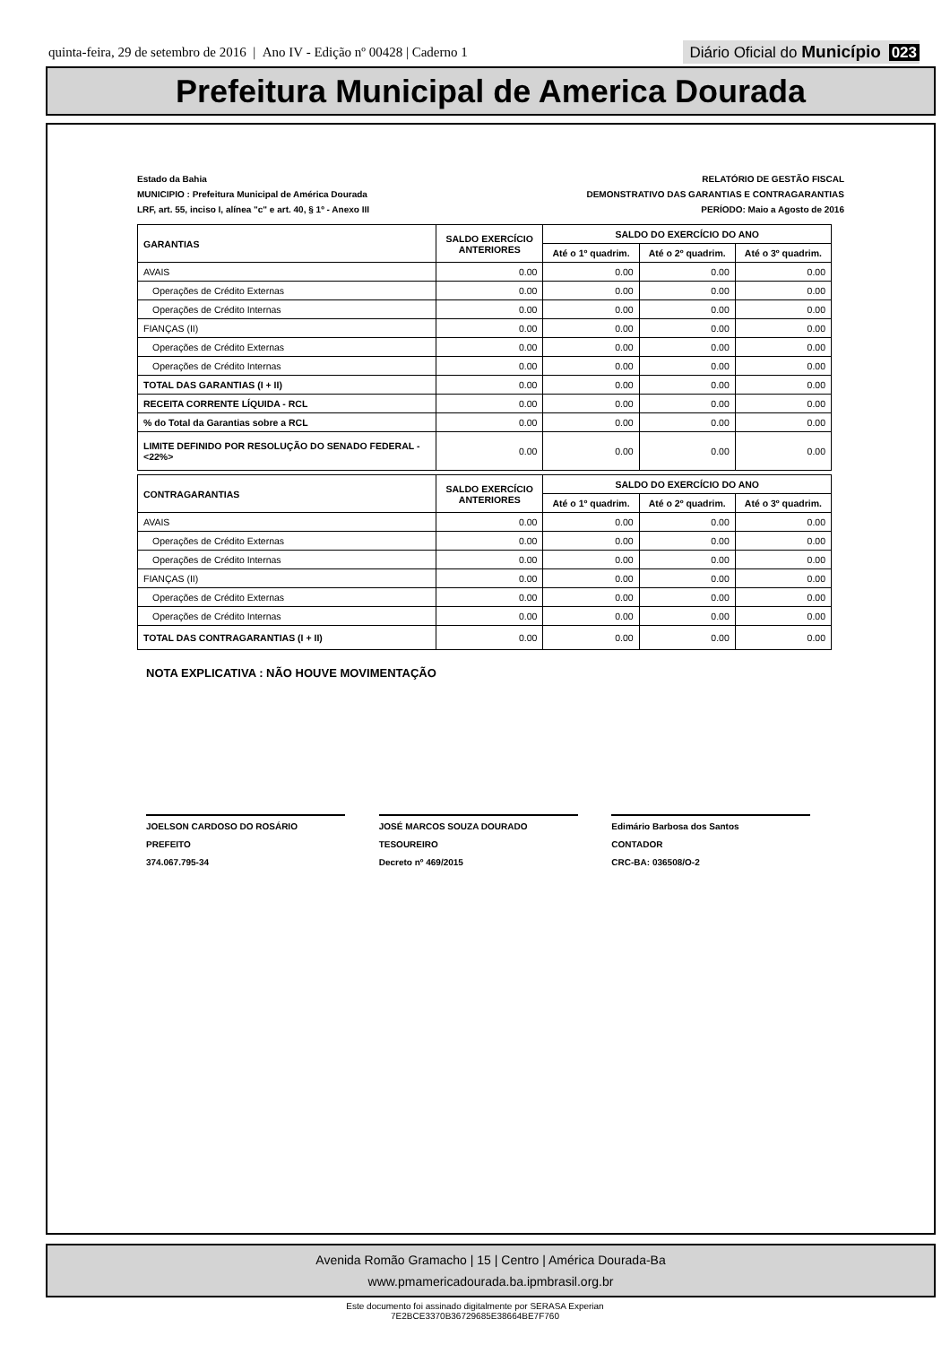quinta-feira, 29 de setembro de 2016 | Ano IV - Edição nº 00428 | Caderno 1
Diário Oficial do Município 023
Prefeitura Municipal de America Dourada
Estado da Bahia
MUNICIPIO : Prefeitura Municipal de América Dourada
LRF, art. 55, inciso I, alínea "c" e art. 40, § 1º - Anexo III
RELATÓRIO DE GESTÃO FISCAL
DEMONSTRATIVO DAS GARANTIAS E CONTRAGARANTIAS
PERÍODO: Maio a Agosto de 2016
| GARANTIAS | SALDO EXERCÍCIO ANTERIORES | SALDO DO EXERCÍCIO DO ANO | | |
| --- | --- | --- | --- | --- |
| | | Até o 1º quadrim. | Até o 2º quadrim. | Até o 3º quadrim. |
| AVAIS | 0.00 | 0.00 | 0.00 | 0.00 |
| Operações de Crédito Externas | 0.00 | 0.00 | 0.00 | 0.00 |
| Operações de Crédito Internas | 0.00 | 0.00 | 0.00 | 0.00 |
| FIANÇAS (II) | 0.00 | 0.00 | 0.00 | 0.00 |
| Operações de Crédito Externas | 0.00 | 0.00 | 0.00 | 0.00 |
| Operações de Crédito Internas | 0.00 | 0.00 | 0.00 | 0.00 |
| TOTAL DAS GARANTIAS (I + II) | 0.00 | 0.00 | 0.00 | 0.00 |
| RECEITA CORRENTE LÍQUIDA - RCL | 0.00 | 0.00 | 0.00 | 0.00 |
| % do Total da Garantias sobre a RCL | 0.00 | 0.00 | 0.00 | 0.00 |
| LIMITE DEFINIDO POR RESOLUÇÃO DO SENADO FEDERAL - <22%> | 0.00 | 0.00 | 0.00 | 0.00 |
| CONTRAGARANTIAS | SALDO EXERCÍCIO ANTERIORES | SALDO DO EXERCÍCIO DO ANO | | |
| --- | --- | --- | --- | --- |
| | | Até o 1º quadrim. | Até o 2º quadrim. | Até o 3º quadrim. |
| AVAIS | 0.00 | 0.00 | 0.00 | 0.00 |
| Operações de Crédito Externas | 0.00 | 0.00 | 0.00 | 0.00 |
| Operações de Crédito Internas | 0.00 | 0.00 | 0.00 | 0.00 |
| FIANÇAS (II) | 0.00 | 0.00 | 0.00 | 0.00 |
| Operações de Crédito Externas | 0.00 | 0.00 | 0.00 | 0.00 |
| Operações de Crédito Internas | 0.00 | 0.00 | 0.00 | 0.00 |
| TOTAL DAS CONTRAGARANTIAS (I + II) | 0.00 | 0.00 | 0.00 | 0.00 |
NOTA EXPLICATIVA : NÃO HOUVE MOVIMENTAÇÃO
JOELSON CARDOSO DO ROSÁRIO
PREFEITO
374.067.795-34
JOSÉ MARCOS SOUZA DOURADO
TESOUREIRO
Decreto nº 469/2015
Edimário Barbosa dos Santos
CONTADOR
CRC-BA: 036508/O-2
Avenida Romão Gramacho | 15 | Centro | América Dourada-Ba
www.pmamericadourada.ba.ipmbrasil.org.br
Este documento foi assinado digitalmente por SERASA Experian
7E2BCE3370B36729685E38664BE7F760